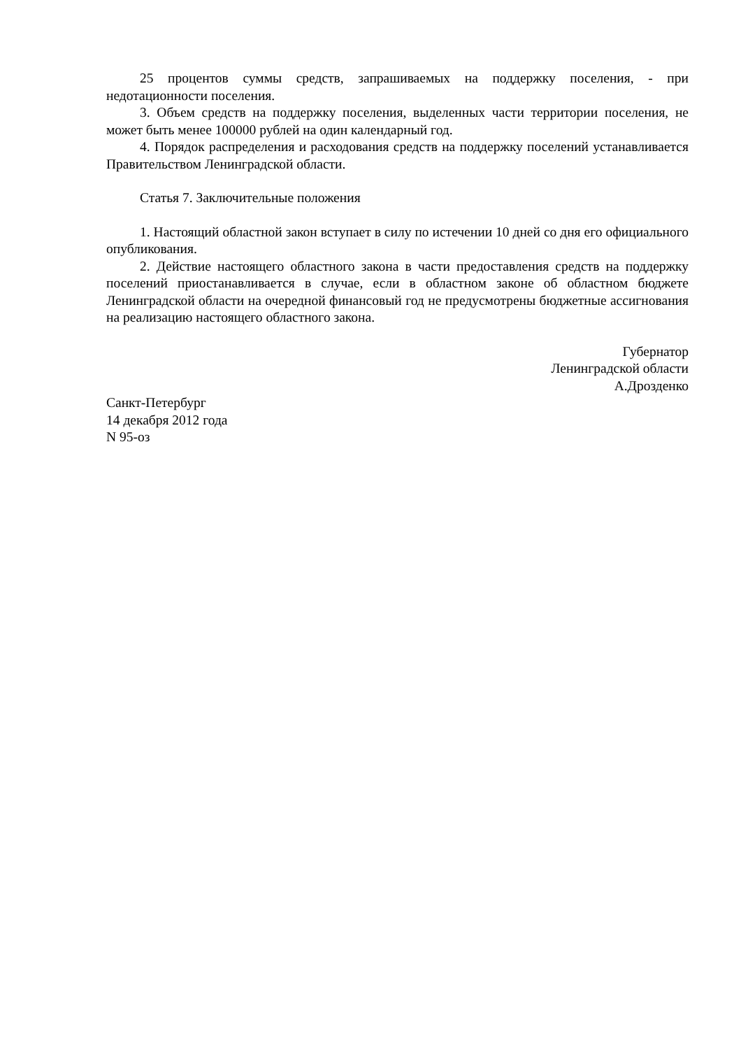25 процентов суммы средств, запрашиваемых на поддержку поселения, - при недотационности поселения.
3. Объем средств на поддержку поселения, выделенных части территории поселения, не может быть менее 100000 рублей на один календарный год.
4. Порядок распределения и расходования средств на поддержку поселений устанавливается Правительством Ленинградской области.
Статья 7. Заключительные положения
1. Настоящий областной закон вступает в силу по истечении 10 дней со дня его официального опубликования.
2. Действие настоящего областного закона в части предоставления средств на поддержку поселений приостанавливается в случае, если в областном законе об областном бюджете Ленинградской области на очередной финансовый год не предусмотрены бюджетные ассигнования на реализацию настоящего областного закона.
Губернатор
Ленинградской области
А.Дрозденко
Санкт-Петербург
14 декабря 2012 года
N 95-оз